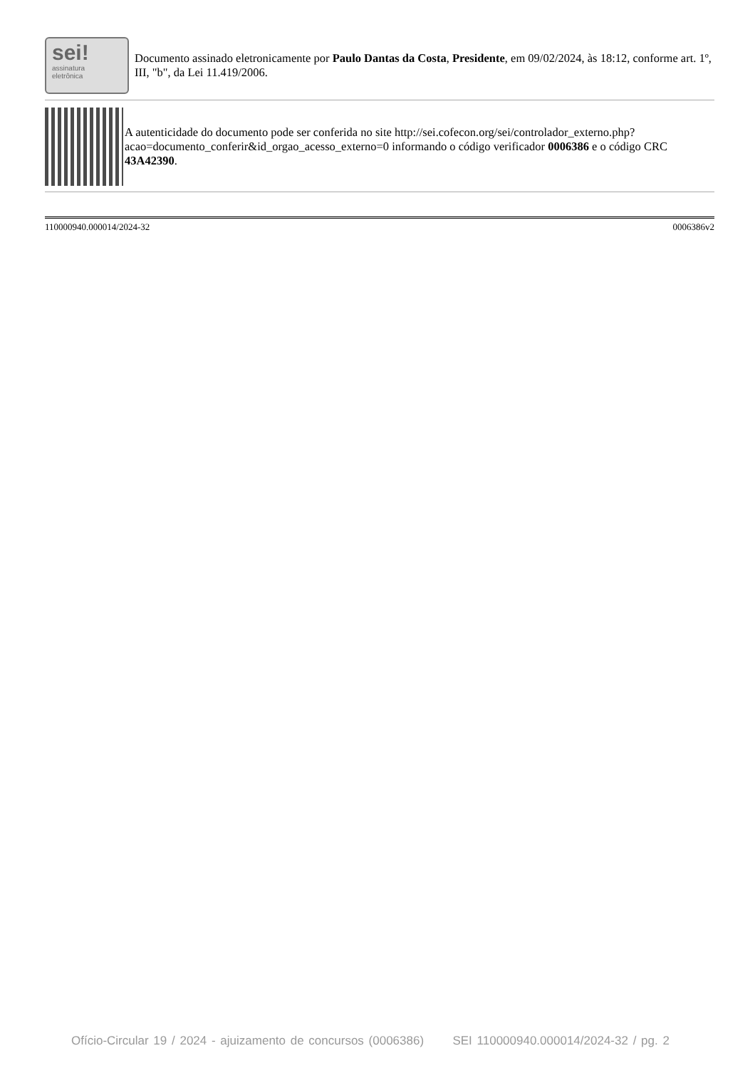sei!
assinatura
eletrônica
Documento assinado eletronicamente por Paulo Dantas da Costa, Presidente, em 09/02/2024, às 18:12, conforme art. 1º, III, "b", da Lei 11.419/2006.
A autenticidade do documento pode ser conferida no site http://sei.cofecon.org/sei/controlador_externo.php?acao=documento_conferir&id_orgao_acesso_externo=0 informando o código verificador 0006386 e o código CRC 43A42390.
110000940.000014/2024-32 0006386v2
Ofício-Circular 19 / 2024 - ajuizamento de concursos (0006386) SEI 110000940.000014/2024-32 / pg. 2